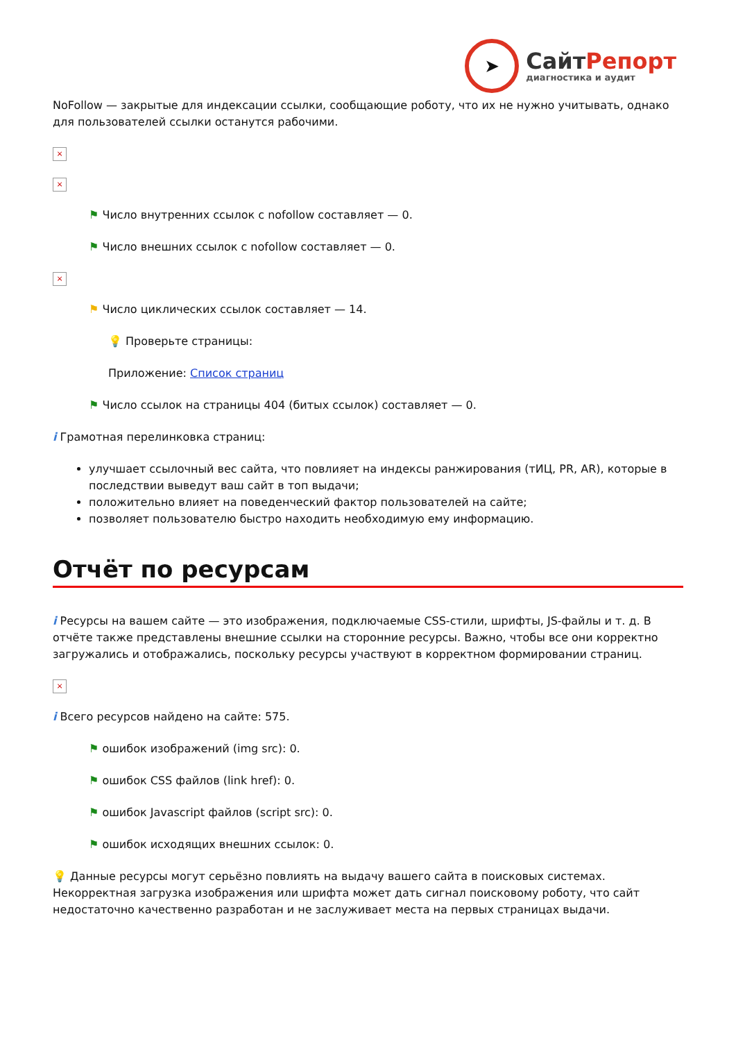➤
СайтРепорт
диагностика и аудит
NoFollow — закрытые для индексации ссылки, сообщающие роботу, что их не нужно учитывать, однако для пользователей ссылки останутся рабочими.
×
×
⚑ Число внутренних ссылок с nofollow составляет — 0.
⚑ Число внешних ссылок с nofollow составляет — 0.
×
⚑ Число циклических ссылок составляет — 14.
💡 Проверьте страницы:
Приложение: Список страниц
⚑ Число ссылок на страницы 404 (битых ссылок) составляет — 0.
i Грамотная перелинковка страниц:
улучшает ссылочный вес сайта, что повлияет на индексы ранжирования (тИЦ, PR, AR), которые в последствии выведут ваш сайт в топ выдачи;
положительно влияет на поведенческий фактор пользователей на сайте;
позволяет пользователю быстро находить необходимую ему информацию.
Отчёт по ресурсам
i Ресурсы на вашем сайте — это изображения, подключаемые CSS-стили, шрифты, JS-файлы и т. д. В отчёте также представлены внешние ссылки на сторонние ресурсы. Важно, чтобы все они корректно загружались и отображались, поскольку ресурсы участвуют в корректном формировании страниц.
×
i Всего ресурсов найдено на сайте: 575.
⚑ ошибок изображений (img src): 0.
⚑ ошибок CSS файлов (link href): 0.
⚑ ошибок Javascript файлов (script src): 0.
⚑ ошибок исходящих внешних ссылок: 0.
💡 Данные ресурсы могут серьёзно повлиять на выдачу вашего сайта в поисковых системах. Некорректная загрузка изображения или шрифта может дать сигнал поисковому роботу, что сайт недостаточно качественно разработан и не заслуживает места на первых страницах выдачи.